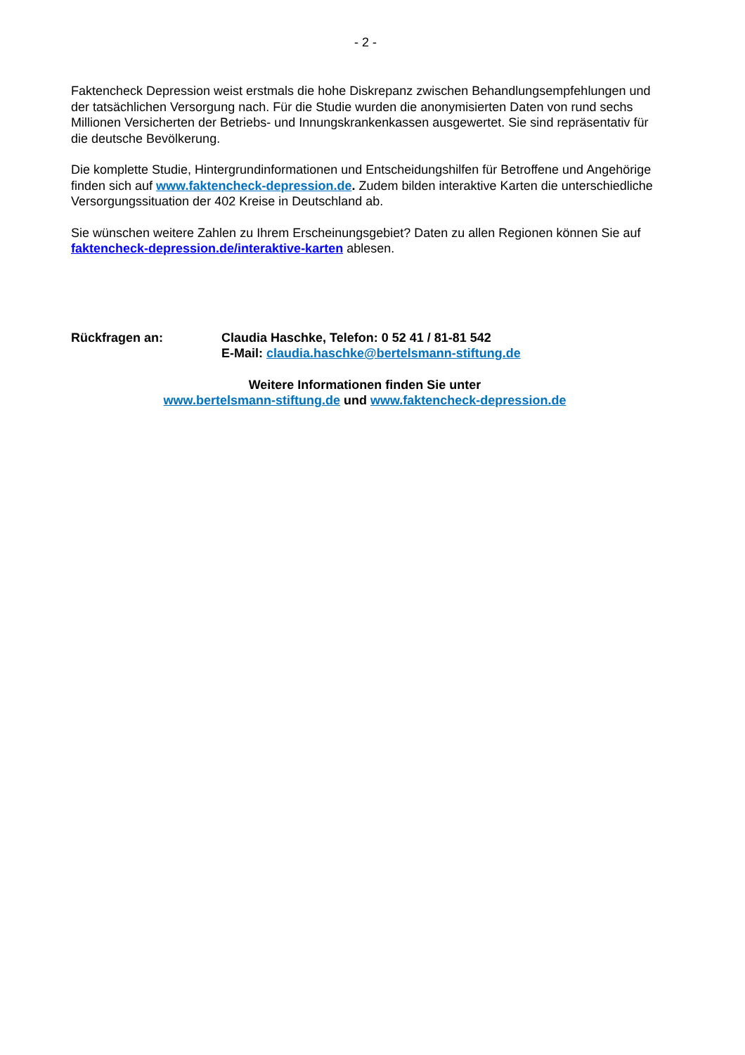- 2 -
Faktencheck Depression weist erstmals die hohe Diskrepanz zwischen Behandlungsempfehlungen und der tatsächlichen Versorgung nach. Für die Studie wurden die anonymisierten Daten von rund sechs Millionen Versicherten der Betriebs- und Innungskrankenkassen ausgewertet. Sie sind repräsentativ für die deutsche Bevölkerung.
Die komplette Studie, Hintergrundinformationen und Entscheidungshilfen für Betroffene und Angehörige finden sich auf www.faktencheck-depression.de. Zudem bilden interaktive Karten die unterschiedliche Versorgungssituation der 402 Kreise in Deutschland ab.
Sie wünschen weitere Zahlen zu Ihrem Erscheinungsgebiet? Daten zu allen Regionen können Sie auf faktencheck-depression.de/interaktive-karten ablesen.
Rückfragen an: Claudia Haschke, Telefon: 0 52 41 / 81-81 542
E-Mail: claudia.haschke@bertelsmann-stiftung.de
Weitere Informationen finden Sie unter
www.bertelsmann-stiftung.de und www.faktencheck-depression.de